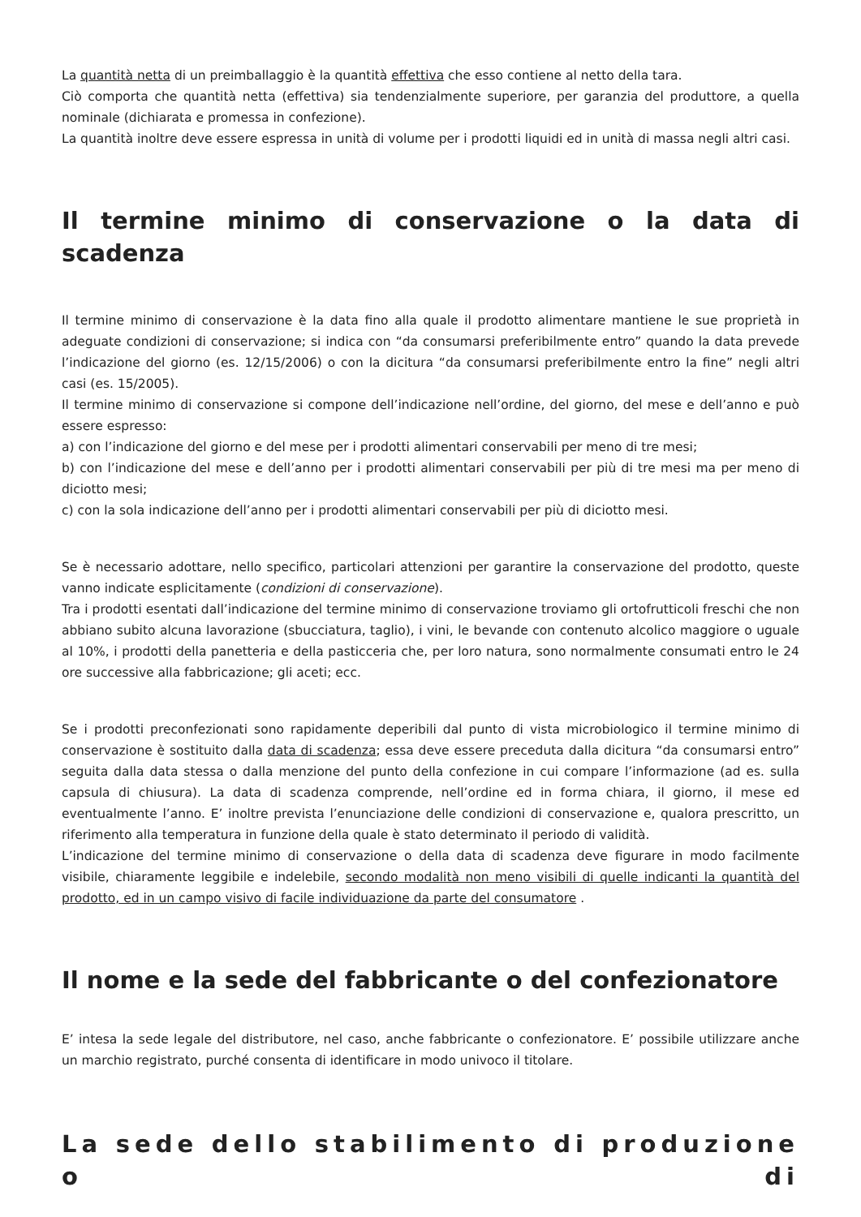La quantità netta di un preimballaggio è la quantità effettiva che esso contiene al netto della tara.
Ciò comporta che quantità netta (effettiva) sia tendenzialmente superiore, per garanzia del produttore, a quella nominale (dichiarata e promessa in confezione).
La quantità inoltre deve essere espressa in unità di volume per i prodotti liquidi ed in unità di massa negli altri casi.
Il termine minimo di conservazione o la data di scadenza
Il termine minimo di conservazione è la data fino alla quale il prodotto alimentare mantiene le sue proprietà in adeguate condizioni di conservazione; si indica con “da consumarsi preferibilmente entro” quando la data prevede l’indicazione del giorno (es. 12/15/2006) o con la dicitura “da consumarsi preferibilmente entro la fine” negli altri casi (es. 15/2005).
Il termine minimo di conservazione si compone dell’indicazione nell’ordine, del giorno, del mese e dell’anno e può essere espresso:
a) con l’indicazione del giorno e del mese per i prodotti alimentari conservabili per meno di tre mesi;
b) con l’indicazione del mese e dell’anno per i prodotti alimentari conservabili per più di tre mesi ma per meno di diciotto mesi;
c) con la sola indicazione dell’anno per i prodotti alimentari conservabili per più di diciotto mesi.
Se è necessario adottare, nello specifico, particolari attenzioni per garantire la conservazione del prodotto, queste vanno indicate esplicitamente (condizioni di conservazione).
Tra i prodotti esentati dall’indicazione del termine minimo di conservazione troviamo gli ortofrutticoli freschi che non abbiano subito alcuna lavorazione (sbucciatura, taglio), i vini, le bevande con contenuto alcolico maggiore o uguale al 10%, i prodotti della panetteria e della pasticceria che, per loro natura, sono normalmente consumati entro le 24 ore successive alla fabbricazione; gli aceti; ecc.
Se i prodotti preconfezionati sono rapidamente deperibili dal punto di vista microbiologico il termine minimo di conservazione è sostituito dalla data di scadenza; essa deve essere preceduta dalla dicitura “da consumarsi entro” seguita dalla data stessa o dalla menzione del punto della confezione in cui compare l’informazione (ad es. sulla capsula di chiusura). La data di scadenza comprende, nell’ordine ed in forma chiara, il giorno, il mese ed eventualmente l’anno. E’ inoltre prevista l’enunciazione delle condizioni di conservazione e, qualora prescritto, un riferimento alla temperatura in funzione della quale è stato determinato il periodo di validità.
L’indicazione del termine minimo di conservazione o della data di scadenza deve figurare in modo facilmente visibile, chiaramente leggibile e indelebile, secondo modalità non meno visibili di quelle indicanti la quantità del prodotto, ed in un campo visivo di facile individuazione da parte del consumatore .
Il nome e la sede del fabbricante o del confezionatore
E’ intesa la sede legale del distributore, nel caso, anche fabbricante o confezionatore. E’ possibile utilizzare anche un marchio registrato, purché consenta di identificare in modo univoco il titolare.
La sede dello stabilimento di produzione o di